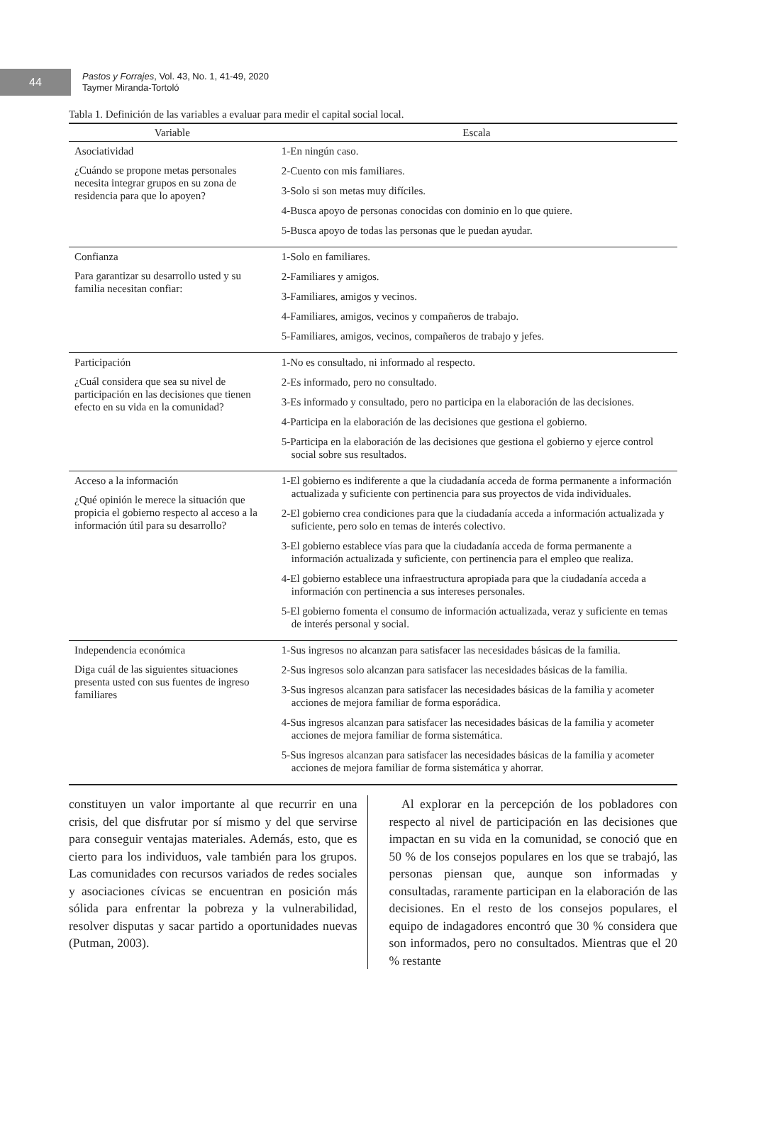44
Pastos y Forrajes, Vol. 43, No. 1, 41-49, 2020
Taymer Miranda-Tortoló
Tabla 1. Definición de las variables a evaluar para medir el capital social local.
| Variable | Escala |
| --- | --- |
| Asociatividad ¿Cuándo se propone metas personales necesita integrar grupos en su zona de residencia para que lo apoyen? | 1-En ningún caso. 2-Cuento con mis familiares. 3-Solo si son metas muy difíciles. 4-Busca apoyo de personas conocidas con dominio en lo que quiere. 5-Busca apoyo de todas las personas que le puedan ayudar. |
| Confianza Para garantizar su desarrollo usted y su familia necesitan confiar: | 1-Solo en familiares. 2-Familiares y amigos. 3-Familiares, amigos y vecinos. 4-Familiares, amigos, vecinos y compañeros de trabajo. 5-Familiares, amigos, vecinos, compañeros de trabajo y jefes. |
| Participación ¿Cuál considera que sea su nivel de participación en las decisiones que tienen efecto en su vida en la comunidad? | 1-No es consultado, ni informado al respecto. 2-Es informado, pero no consultado. 3-Es informado y consultado, pero no participa en la elaboración de las decisiones. 4-Participa en la elaboración de las decisiones que gestiona el gobierno. 5-Participa en la elaboración de las decisiones que gestiona el gobierno y ejerce control social sobre sus resultados. |
| Acceso a la información ¿Qué opinión le merece la situación que propicia el gobierno respecto al acceso a la información útil para su desarrollo? | 1-El gobierno es indiferente a que la ciudadanía acceda de forma permanente a información actualizada y suficiente con pertinencia para sus proyectos de vida individuales. 2-El gobierno crea condiciones para que la ciudadanía acceda a información actualizada y suficiente, pero solo en temas de interés colectivo. 3-El gobierno establece vías para que la ciudadanía acceda de forma permanente a información actualizada y suficiente, con pertinencia para el empleo que realiza. 4-El gobierno establece una infraestructura apropiada para que la ciudadanía acceda a información con pertinencia a sus intereses personales. 5-El gobierno fomenta el consumo de información actualizada, veraz y suficiente en temas de interés personal y social. |
| Independencia económica Diga cuál de las siguientes situaciones presenta usted con sus fuentes de ingreso familiares | 1-Sus ingresos no alcanzan para satisfacer las necesidades básicas de la familia. 2-Sus ingresos solo alcanzan para satisfacer las necesidades básicas de la familia. 3-Sus ingresos alcanzan para satisfacer las necesidades básicas de la familia y acometer acciones de mejora familiar de forma esporádica. 4-Sus ingresos alcanzan para satisfacer las necesidades básicas de la familia y acometer acciones de mejora familiar de forma sistemática. 5-Sus ingresos alcanzan para satisfacer las necesidades básicas de la familia y acometer acciones de mejora familiar de forma sistemática y ahorrar. |
constituyen un valor importante al que recurrir en una crisis, del que disfrutar por sí mismo y del que servirse para conseguir ventajas materiales. Además, esto, que es cierto para los individuos, vale también para los grupos. Las comunidades con recursos variados de redes sociales y asociaciones cívicas se encuentran en posición más sólida para enfrentar la pobreza y la vulnerabilidad, resolver disputas y sacar partido a oportunidades nuevas (Putman, 2003).
 Al explorar en la percepción de los pobladores con respecto al nivel de participación en las decisiones que impactan en su vida en la comunidad, se conoció que en 50 % de los consejos populares en los que se trabajó, las personas piensan que, aunque son informadas y consultadas, raramente participan en la elaboración de las decisiones. En el resto de los consejos populares, el equipo de indagadores encontró que 30 % considera que son informados, pero no consultados. Mientras que el 20 % restante